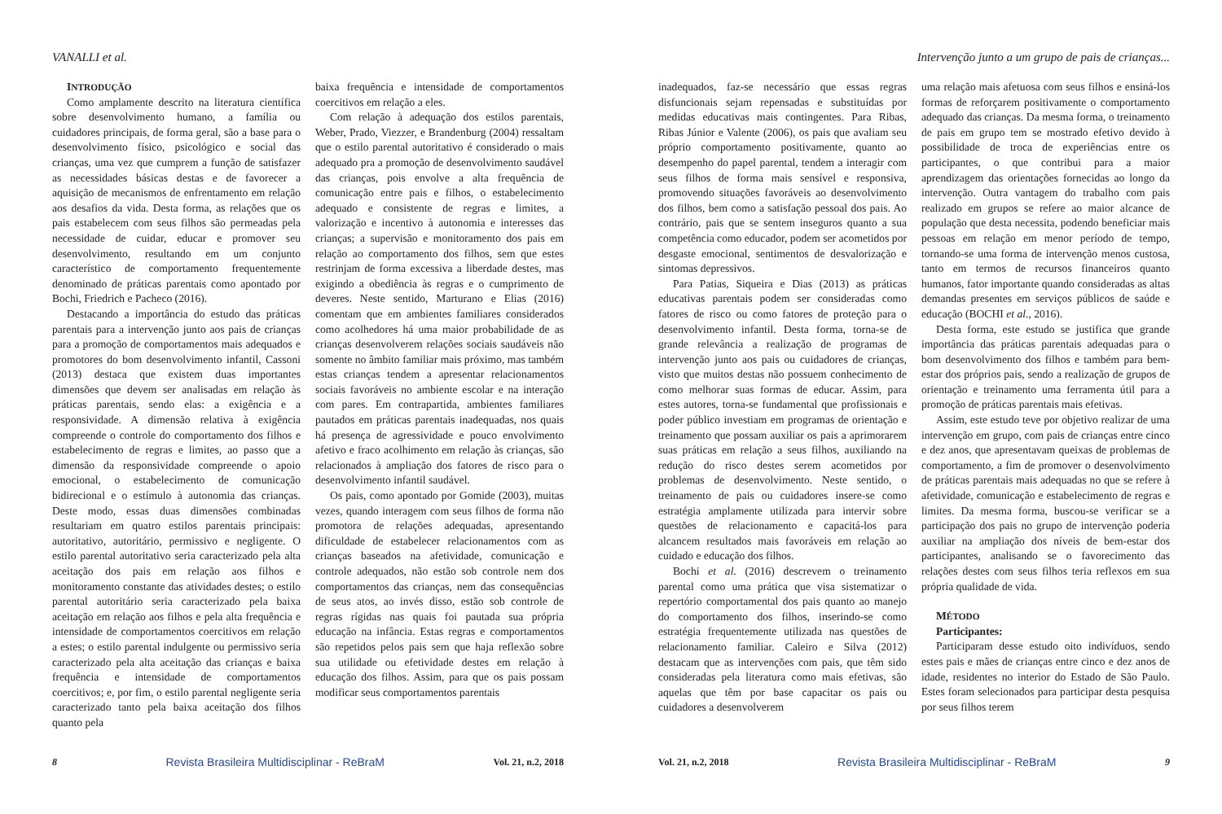VANALLI et al.
INTRODUÇÃO
Como amplamente descrito na literatura científica sobre desenvolvimento humano, a família ou cuidadores principais, de forma geral, são a base para o desenvolvimento físico, psicológico e social das crianças, uma vez que cumprem a função de satisfazer as necessidades básicas destas e de favorecer a aquisição de mecanismos de enfrentamento em relação aos desafios da vida. Desta forma, as relações que os pais estabelecem com seus filhos são permeadas pela necessidade de cuidar, educar e promover seu desenvolvimento, resultando em um conjunto característico de comportamento frequentemente denominado de práticas parentais como apontado por Bochi, Friedrich e Pacheco (2016).
Destacando a importância do estudo das práticas parentais para a intervenção junto aos pais de crianças para a promoção de comportamentos mais adequados e promotores do bom desenvolvimento infantil, Cassoni (2013) destaca que existem duas importantes dimensões que devem ser analisadas em relação às práticas parentais, sendo elas: a exigência e a responsividade. A dimensão relativa à exigência compreende o controle do comportamento dos filhos e estabelecimento de regras e limites, ao passo que a dimensão da responsividade compreende o apoio emocional, o estabelecimento de comunicação bidirecional e o estímulo à autonomia das crianças. Deste modo, essas duas dimensões combinadas resultariam em quatro estilos parentais principais: autoritativo, autoritário, permissivo e negligente. O estilo parental autoritativo seria caracterizado pela alta aceitação dos pais em relação aos filhos e monitoramento constante das atividades destes; o estilo parental autoritário seria caracterizado pela baixa aceitação em relação aos filhos e pela alta frequência e intensidade de comportamentos coercitivos em relação a estes; o estilo parental indulgente ou permissivo seria caracterizado pela alta aceitação das crianças e baixa frequência e intensidade de comportamentos coercitivos; e, por fim, o estilo parental negligente seria caracterizado tanto pela baixa aceitação dos filhos quanto pela
baixa frequência e intensidade de comportamentos coercitivos em relação a eles.
Com relação à adequação dos estilos parentais, Weber, Prado, Viezzer, e Brandenburg (2004) ressaltam que o estilo parental autoritativo é considerado o mais adequado pra a promoção de desenvolvimento saudável das crianças, pois envolve a alta frequência de comunicação entre pais e filhos, o estabelecimento adequado e consistente de regras e limites, a valorização e incentivo à autonomia e interesses das crianças; a supervisão e monitoramento dos pais em relação ao comportamento dos filhos, sem que estes restrinjam de forma excessiva a liberdade destes, mas exigindo a obediência às regras e o cumprimento de deveres. Neste sentido, Marturano e Elias (2016) comentam que em ambientes familiares considerados como acolhedores há uma maior probabilidade de as crianças desenvolverem relações sociais saudáveis não somente no âmbito familiar mais próximo, mas também estas crianças tendem a apresentar relacionamentos sociais favoráveis no ambiente escolar e na interação com pares. Em contrapartida, ambientes familiares pautados em práticas parentais inadequadas, nos quais há presença de agressividade e pouco envolvimento afetivo e fraco acolhimento em relação às crianças, são relacionados à ampliação dos fatores de risco para o desenvolvimento infantil saudável.
Os pais, como apontado por Gomide (2003), muitas vezes, quando interagem com seus filhos de forma não promotora de relações adequadas, apresentando dificuldade de estabelecer relacionamentos com as crianças baseados na afetividade, comunicação e controle adequados, não estão sob controle nem dos comportamentos das crianças, nem das consequências de seus atos, ao invés disso, estão sob controle de regras rígidas nas quais foi pautada sua própria educação na infância. Estas regras e comportamentos são repetidos pelos pais sem que haja reflexão sobre sua utilidade ou efetividade destes em relação à educação dos filhos. Assim, para que os pais possam modificar seus comportamentos parentais
8 Revista Brasileira Multidisciplinar - ReBraM Vol. 21, n.2, 2018
Intervenção junto a um grupo de pais de crianças...
inadequados, faz-se necessário que essas regras disfuncionais sejam repensadas e substituídas por medidas educativas mais contingentes. Para Ribas, Ribas Júnior e Valente (2006), os pais que avaliam seu próprio comportamento positivamente, quanto ao desempenho do papel parental, tendem a interagir com seus filhos de forma mais sensível e responsiva, promovendo situações favoráveis ao desenvolvimento dos filhos, bem como a satisfação pessoal dos pais. Ao contrário, pais que se sentem inseguros quanto a sua competência como educador, podem ser acometidos por desgaste emocional, sentimentos de desvalorização e sintomas depressivos.
Para Patias, Siqueira e Dias (2013) as práticas educativas parentais podem ser consideradas como fatores de risco ou como fatores de proteção para o desenvolvimento infantil. Desta forma, torna-se de grande relevância a realização de programas de intervenção junto aos pais ou cuidadores de crianças, visto que muitos destas não possuem conhecimento de como melhorar suas formas de educar. Assim, para estes autores, torna-se fundamental que profissionais e poder público investiam em programas de orientação e treinamento que possam auxiliar os pais a aprimorarem suas práticas em relação a seus filhos, auxiliando na redução do risco destes serem acometidos por problemas de desenvolvimento. Neste sentido, o treinamento de pais ou cuidadores insere-se como estratégia amplamente utilizada para intervir sobre questões de relacionamento e capacitá-los para alcancem resultados mais favoráveis em relação ao cuidado e educação dos filhos.
Bochi et al. (2016) descrevem o treinamento parental como uma prática que visa sistematizar o repertório comportamental dos pais quanto ao manejo do comportamento dos filhos, inserindo-se como estratégia frequentemente utilizada nas questões de relacionamento familiar. Caleiro e Silva (2012) destacam que as intervenções com pais, que têm sido consideradas pela literatura como mais efetivas, são aquelas que têm por base capacitar os pais ou cuidadores a desenvolverem
uma relação mais afetuosa com seus filhos e ensiná-los formas de reforçarem positivamente o comportamento adequado das crianças. Da mesma forma, o treinamento de pais em grupo tem se mostrado efetivo devido à possibilidade de troca de experiências entre os participantes, o que contribui para a maior aprendizagem das orientações fornecidas ao longo da intervenção. Outra vantagem do trabalho com pais realizado em grupos se refere ao maior alcance de população que desta necessita, podendo beneficiar mais pessoas em relação em menor período de tempo, tornando-se uma forma de intervenção menos custosa, tanto em termos de recursos financeiros quanto humanos, fator importante quando consideradas as altas demandas presentes em serviços públicos de saúde e educação (BOCHI et al., 2016).
Desta forma, este estudo se justifica que grande importância das práticas parentais adequadas para o bom desenvolvimento dos filhos e também para bem-estar dos próprios pais, sendo a realização de grupos de orientação e treinamento uma ferramenta útil para a promoção de práticas parentais mais efetivas.
Assim, este estudo teve por objetivo realizar de uma intervenção em grupo, com pais de crianças entre cinco e dez anos, que apresentavam queixas de problemas de comportamento, a fim de promover o desenvolvimento de práticas parentais mais adequadas no que se refere à afetividade, comunicação e estabelecimento de regras e limites. Da mesma forma, buscou-se verificar se a participação dos pais no grupo de intervenção poderia auxiliar na ampliação dos níveis de bem-estar dos participantes, analisando se o favorecimento das relações destes com seus filhos teria reflexos em sua própria qualidade de vida.
MÉTODO
Participantes:
Participaram desse estudo oito indivíduos, sendo estes pais e mães de crianças entre cinco e dez anos de idade, residentes no interior do Estado de São Paulo. Estes foram selecionados para participar desta pesquisa por seus filhos terem
Vol. 21, n.2, 2018 Revista Brasileira Multidisciplinar - ReBraM 9